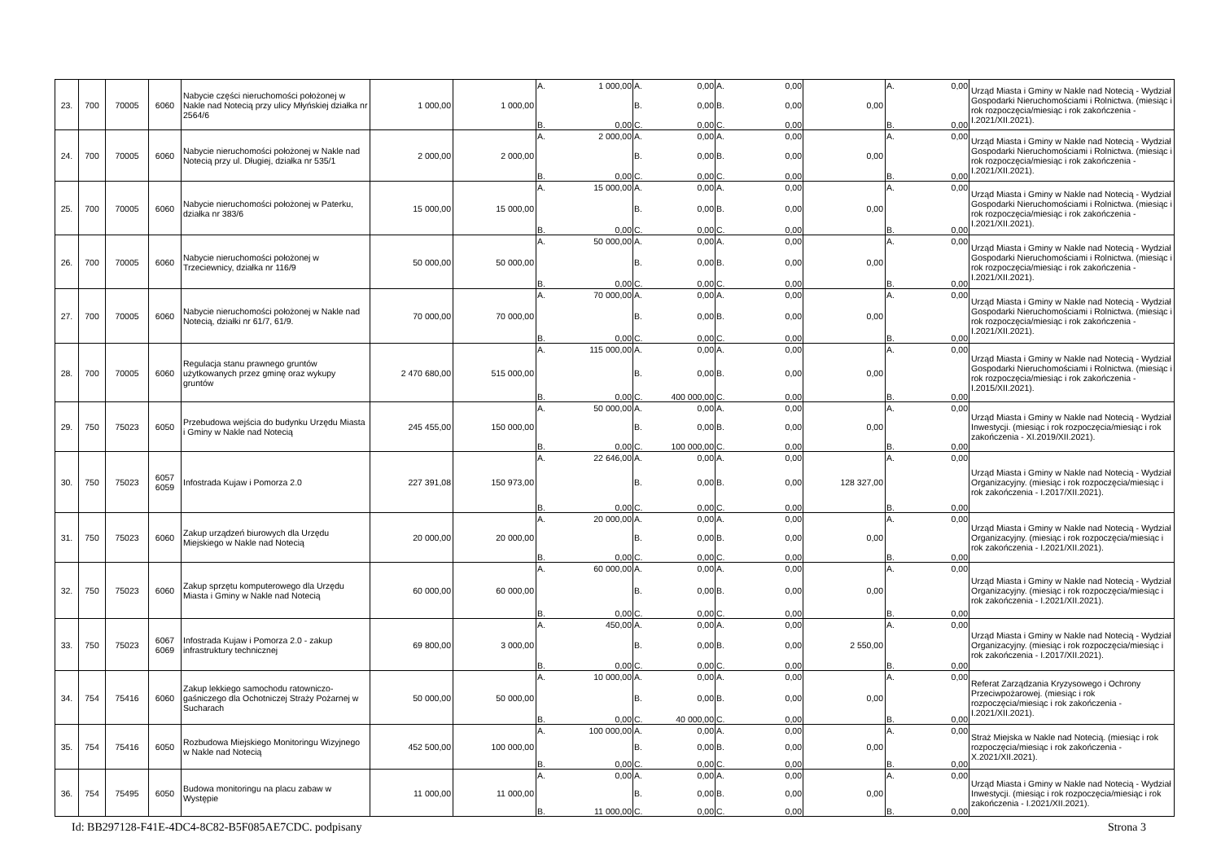| 23. | 700 | 70005 | 6060 | Nabycie części nieruchomości położonej w Nakle nad Notecią przy ulicy Młyńskiej działka nr 2564/6 | 1 000,00 | 1 000,00 | A. 1 000,00 B. 0,00 | A. 0,00 B. 0,00 C. 0,00 | A. 0,00 B. 0,00 C. 0,00 | 0,00 | A. 0,00 B. 0,00 | Urząd Miasta i Gminy w Nakle nad Notecią - Wydział Gospodarki Nieruchomościami i Rolnictwa. (miesiąc i rok rozpoczęcia/miesiąc i rok zakończenia - I.2021/XII.2021). |
| 24. | 700 | 70005 | 6060 | Nabycie nieruchomości położonej w Nakle nad Notecią przy ul. Długiej, działka nr 535/1 | 2 000,00 | 2 000,00 | A. 2 000,00 B. 0,00 | A. 0,00 B. 0,00 C. 0,00 | A. 0,00 B. 0,00 C. 0,00 | 0,00 | A. 0,00 B. 0,00 | Urząd Miasta i Gminy w Nakle nad Notecią - Wydział Gospodarki Nieruchomościami i Rolnictwa. (miesiąc i rok rozpoczęcia/miesiąc i rok zakończenia - I.2021/XII.2021). |
| 25. | 700 | 70005 | 6060 | Nabycie nieruchomości położonej w Paterku, działka nr 383/6 | 15 000,00 | 15 000,00 | A. 15 000,00 B. 0,00 | A. 0,00 B. 0,00 C. 0,00 | A. 0,00 B. 0,00 C. 0,00 | 0,00 | A. 0,00 B. 0,00 | Urząd Miasta i Gminy w Nakle nad Notecią - Wydział Gospodarki Nieruchomościami i Rolnictwa. (miesiąc i rok rozpoczęcia/miesiąc i rok zakończenia - I.2021/XII.2021). |
| 26. | 700 | 70005 | 6060 | Nabycie nieruchomości położonej w Trzeciewnicy, działka nr 116/9 | 50 000,00 | 50 000,00 | A. 50 000,00 B. 0,00 | A. 0,00 B. 0,00 C. 0,00 | A. 0,00 B. 0,00 C. 0,00 | 0,00 | A. 0,00 B. 0,00 | Urząd Miasta i Gminy w Nakle nad Notecią - Wydział Gospodarki Nieruchomościami i Rolnictwa. (miesiąc i rok rozpoczęcia/miesiąc i rok zakończenia - I.2021/XII.2021). |
| 27. | 700 | 70005 | 6060 | Nabycie nieruchomości położonej w Nakle nad Notecią, działki nr 61/7, 61/9. | 70 000,00 | 70 000,00 | A. 70 000,00 B. 0,00 | A. 0,00 B. 0,00 C. 0,00 | A. 0,00 B. 0,00 C. 0,00 | 0,00 | A. 0,00 B. 0,00 | Urząd Miasta i Gminy w Nakle nad Notecią - Wydział Gospodarki Nieruchomościami i Rolnictwa. (miesiąc i rok rozpoczęcia/miesiąc i rok zakończenia - I.2021/XII.2021). |
| 28. | 700 | 70005 | 6060 | Regulacja stanu prawnego gruntów użytkowanych przez gminę oraz wykupy gruntów | 2 470 680,00 | 515 000,00 | A. 115 000,00 B. 0,00 | A. 0,00 B. 0,00 C. 400 000,00 | A. 0,00 B. 0,00 C. 0,00 | 0,00 | A. 0,00 B. 0,00 | Urząd Miasta i Gminy w Nakle nad Notecią - Wydział Gospodarki Nieruchomościami i Rolnictwa. (miesiąc i rok rozpoczęcia/miesiąc i rok zakończenia - I.2015/XII.2021). |
| 29. | 750 | 75023 | 6050 | Przebudowa wejścia do budynku Urzędu Miasta i Gminy w Nakle nad Notecią | 245 455,00 | 150 000,00 | A. 50 000,00 B. 0,00 | A. 0,00 B. 0,00 C. 100 000,00 | A. 0,00 B. 0,00 C. 0,00 | 0,00 | A. 0,00 B. 0,00 | Urząd Miasta i Gminy w Nakle nad Notecią - Wydział Inwestycji. (miesiąc i rok rozpoczęcia/miesiąc i rok zakończenia - XI.2019/XII.2021). |
| 30. | 750 | 75023 | 6057 6059 | Infostrada Kujaw i Pomorza 2.0 | 227 391,08 | 150 973,00 | A. 22 646,00 B. 0,00 | A. 0,00 B. 0,00 C. 0,00 | A. 0,00 B. 0,00 C. 0,00 | 128 327,00 | A. 0,00 B. 0,00 | Urząd Miasta i Gminy w Nakle nad Notecią - Wydział Organizacyjny. (miesiąc i rok rozpoczęcia/miesiąc i rok zakończenia - I.2017/XII.2021). |
| 31. | 750 | 75023 | 6060 | Zakup urządzeń biurowych dla Urzędu Miejskiego w Nakle nad Notecią | 20 000,00 | 20 000,00 | A. 20 000,00 B. 0,00 | A. 0,00 B. 0,00 C. 0,00 | A. 0,00 B. 0,00 C. 0,00 | 0,00 | A. 0,00 B. 0,00 | Urząd Miasta i Gminy w Nakle nad Notecią - Wydział Organizacyjny. (miesiąc i rok rozpoczęcia/miesiąc i rok zakończenia - I.2021/XII.2021). |
| 32. | 750 | 75023 | 6060 | Zakup sprzętu komputerowego dla Urzędu Miasta i Gminy w Nakle nad Notecią | 60 000,00 | 60 000,00 | A. 60 000,00 B. 0,00 | A. 0,00 B. 0,00 C. 0,00 | A. 0,00 B. 0,00 C. 0,00 | 0,00 | A. 0,00 B. 0,00 | Urząd Miasta i Gminy w Nakle nad Notecią - Wydział Organizacyjny. (miesiąc i rok rozpoczęcia/miesiąc i rok zakończenia - I.2021/XII.2021). |
| 33. | 750 | 75023 | 6067 6069 | Infostrada Kujaw i Pomorza 2.0 - zakup infrastruktury technicznej | 69 800,00 | 3 000,00 | A. 450,00 B. 0,00 | A. 0,00 B. 0,00 C. 0,00 | A. 0,00 B. 0,00 C. 0,00 | 2 550,00 | A. 0,00 B. 0,00 | Urząd Miasta i Gminy w Nakle nad Notecią - Wydział Organizacyjny. (miesiąc i rok rozpoczęcia/miesiąc i rok zakończenia - I.2017/XII.2021). |
| 34. | 754 | 75416 | 6060 | Zakup lekkiego samochodu ratowniczo-gaśniczego dla Ochotniczej Straży Pożarnej w Sucharach | 50 000,00 | 50 000,00 | A. 10 000,00 B. 0,00 | A. 0,00 B. 0,00 C. 40 000,00 | A. 0,00 B. 0,00 C. 0,00 | 0,00 | A. 0,00 B. 0,00 | Referat Zarządzania Kryzysowego i Ochrony Przeciwpożarowej. (miesiąc i rok rozpoczęcia/miesiąc i rok zakończenia - I.2021/XII.2021). |
| 35. | 754 | 75416 | 6050 | Rozbudowa Miejskiego Monitoringu Wizyjnego w Nakle nad Notecią | 452 500,00 | 100 000,00 | A. 100 000,00 B. 0,00 | A. 0,00 B. 0,00 C. 0,00 | A. 0,00 B. 0,00 C. 0,00 | 0,00 | A. 0,00 B. 0,00 | Straż Miejska w Nakle nad Notecią. (miesiąc i rok rozpoczęcia/miesiąc i rok zakończenia - X.2021/XII.2021). |
| 36. | 754 | 75495 | 6050 | Budowa monitoringu na placu zabaw w Występie | 11 000,00 | 11 000,00 | A. 0,00 B. 11 000,00 | A. 0,00 B. 0,00 C. 0,00 | A. 0,00 B. 0,00 C. 0,00 | 0,00 | A. 0,00 B. 0,00 | Urząd Miasta i Gminy w Nakle nad Notecią - Wydział Inwestycji. (miesiąc i rok rozpoczęcia/miesiąc i rok zakończenia - I.2021/XII.2021). |
Id: BB297128-F41E-4DC4-8C82-B5F085AE7CDC. podpisany Strona 3